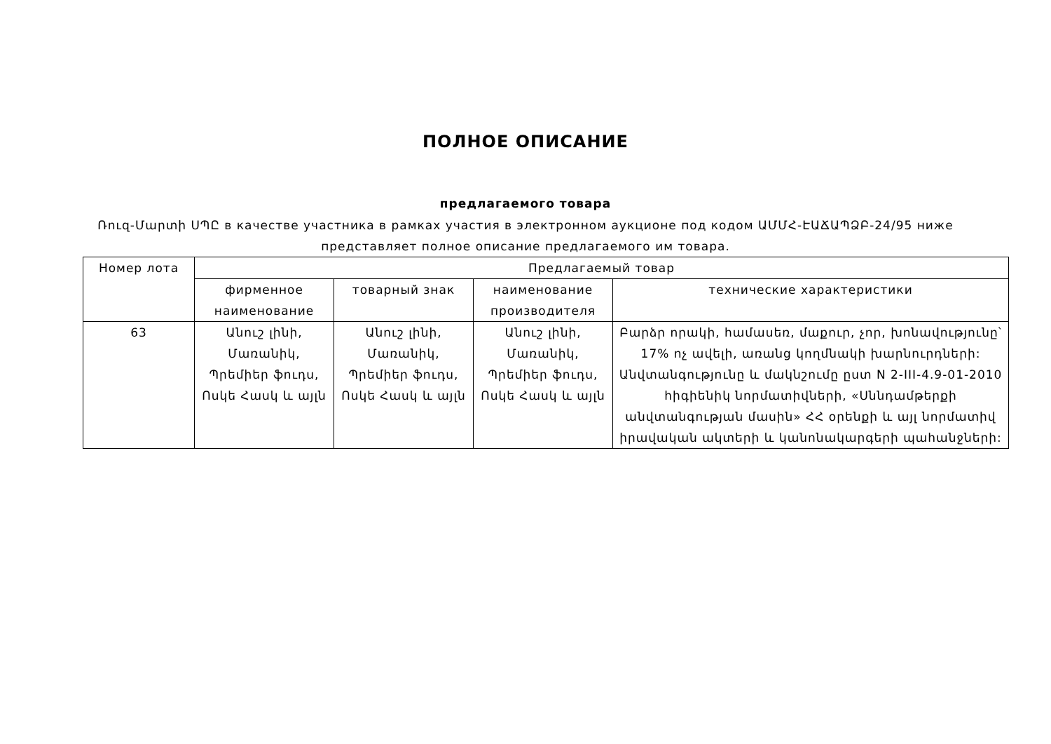ПОЛНОЕ ОПИСАНИЕ
предлагаемого товара
Ռուզ-Մարտի ՍՊԸ в качестве участника в рамках участия в электронном аукционе под кодом ԱՄՄՀ-ԷԱՃԱՊՁԲ-24/95 ниже представляет полное описание предлагаемого им товара.
| Номер лота | Предлагаемый товар | | | |
| --- | --- | --- | --- | --- |
| | фирменное наименование | товарный знак | наименование производителя | технические характеристики |
| 63 | Անուշ լինի, Մառանիկ, Պրեմիեր ֆուդս, Ոսկե Հասկ և այլն | Անուշ լինի, Մառանիկ, Պրեմիեր ֆուդս, Ոսկե Հասկ և այլն | Անուշ լինի, Մառանիկ, Պրեմիեր ֆուդս, Ոսկե Հասկ և այլն | Բարձր որակի, համասեռ, մաքուր, չոր, խոնավությունը՝ 17% ոչ ավելի, առանց կողմնակի խարնուրդների: Անվտանգությունը և մակնշումը ըստ N 2-III-4.9-01-2010 հիգիենիկ նորմատիվների, «Սննդամթերքի անվտանգության մասին» ՀՀ օրենքի և այլ նորմատիվ իրավական ակտերի և կանոնակարգերի պահանջների: |